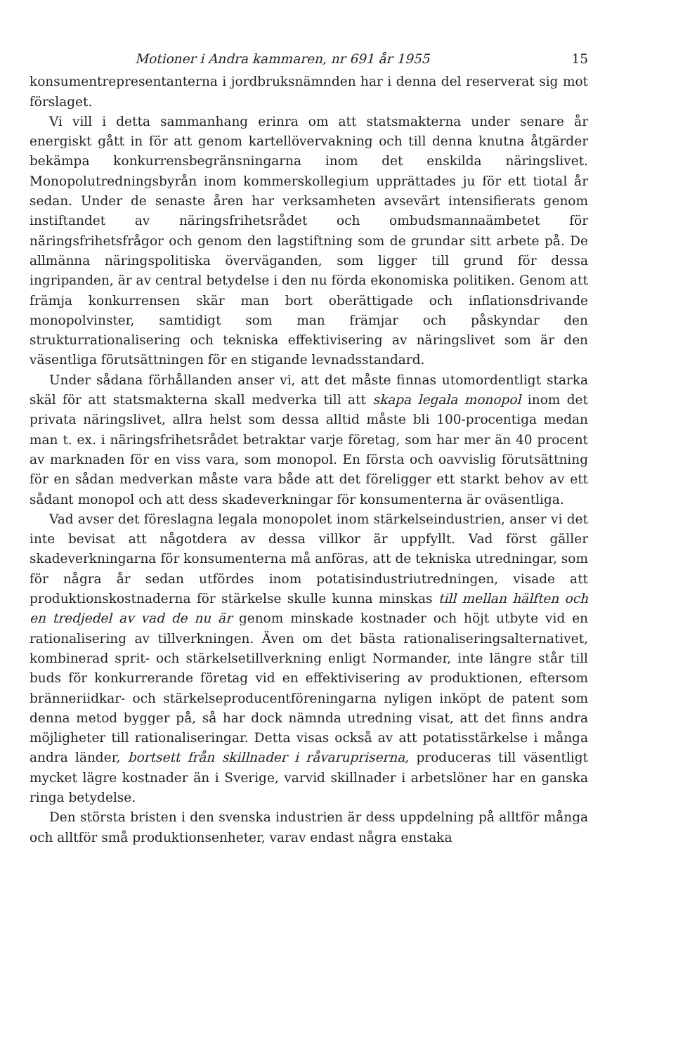Motioner i Andra kammaren, nr 691 år 1955 15
konsumentrepresentanterna i jordbruksnämnden har i denna del reserverat sig mot förslaget.
Vi vill i detta sammanhang erinra om att statsmakterna under senare år energiskt gått in för att genom kartellövervakning och till denna knutna åtgärder bekämpa konkurrensbegränsningarna inom det enskilda näringslivet. Monopolutredningsbyrån inom kommerskollegium upprättades ju för ett tiotal år sedan. Under de senaste åren har verksamheten avsevärt intensifierats genom instiftandet av näringsfrihetsrådet och ombudsmannaämbetet för näringsfrihetsfrågor och genom den lagstiftning som de grundar sitt arbete på. De allmänna näringspolitiska överväganden, som ligger till grund för dessa ingripanden, är av central betydelse i den nu förda ekonomiska politiken. Genom att främja konkurrensen skär man bort oberättigade och inflationsdrivande monopolvinster, samtidigt som man främjar och påskyndar den strukturrationalisering och tekniska effektivisering av näringslivet som är den väsentliga förutsättningen för en stigande levnadsstandard.
Under sådana förhållanden anser vi, att det måste finnas utomordentligt starka skäl för att statsmakterna skall medverka till att skapa legala monopol inom det privata näringslivet, allra helst som dessa alltid måste bli 100-procentiga medan man t. ex. i näringsfrihetsrådet betraktar varje företag, som har mer än 40 procent av marknaden för en viss vara, som monopol. En första och oavvislig förutsättning för en sådan medverkan måste vara både att det föreligger ett starkt behov av ett sådant monopol och att dess skadeverkningar för konsumenterna är oväsentliga.
Vad avser det föreslagna legala monopolet inom stärkelseindustrien, anser vi det inte bevisat att någotdera av dessa villkor är uppfyllt. Vad först gäller skadeverkningarna för konsumenterna må anföras, att de tekniska utredningar, som för några år sedan utfördes inom potatisindustriutredningen, visade att produktionskostnaderna för stärkelse skulle kunna minskas till mellan hälften och en tredjedel av vad de nu är genom minskade kostnader och höjt utbyte vid en rationalisering av tillverkningen. Även om det bästa rationaliseringsalternativet, kombinerad sprit- och stärkelsetillverkning enligt Normander, inte längre står till buds för konkurrerande företag vid en effektivisering av produktionen, eftersom bränneriidkar- och stärkelseproducentföreningarna nyligen inköpt de patent som denna metod bygger på, så har dock nämnda utredning visat, att det finns andra möjligheter till rationaliseringar. Detta visas också av att potatisstärkelse i många andra länder, bortsett från skillnader i råvarupriserna, produceras till väsentligt mycket lägre kostnader än i Sverige, varvid skillnader i arbetslöner har en ganska ringa betydelse.
Den största bristen i den svenska industrien är dess uppdelning på alltför många och alltför små produktionsenheter, varav endast några enstaka